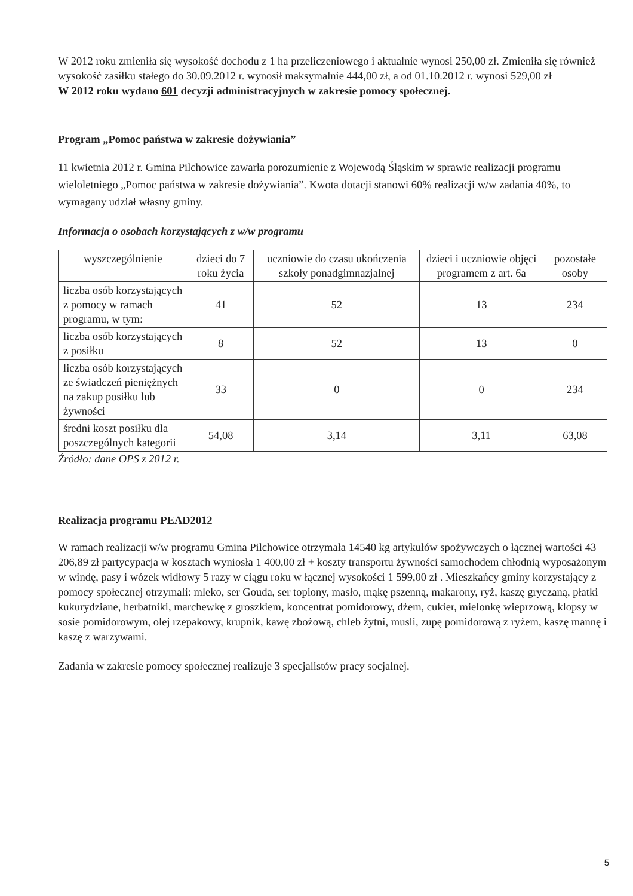W 2012 roku zmieniła się wysokość dochodu z 1 ha przeliczeniowego i aktualnie wynosi 250,00 zł. Zmieniła się również wysokość zasiłku stałego do 30.09.2012 r. wynosił maksymalnie 444,00 zł, a od 01.10.2012 r. wynosi 529,00 zł
W 2012 roku wydano 601 decyzji administracyjnych w zakresie pomocy społecznej.
Program „Pomoc państwa w zakresie dożywiania”
11 kwietnia 2012 r. Gmina Pilchowice zawarła porozumienie z Wojewodą Śląskim w sprawie realizacji programu wieloletniego „Pomoc państwa w zakresie dożywiania”. Kwota dotacji stanowi 60% realizacji w/w zadania 40%, to wymagany udział własny gminy.
Informacja o osobach korzystających z w/w programu
| wyszczególnienie | dzieci do 7 roku życia | uczniowie do czasu ukończenia szkoły ponadgimnazjalnej | dzieci i uczniowie objęci programem z art. 6a | pozostałe osoby |
| liczba osób korzystających z pomocy w ramach programu, w tym: | 41 | 52 | 13 | 234 |
| liczba osób korzystających z posiłku | 8 | 52 | 13 | 0 |
| liczba osób korzystających ze świadczeń pieniężnych na zakup posiłku lub żywności | 33 | 0 | 0 | 234 |
| średni koszt posiłku dla poszczególnych kategorii | 54,08 | 3,14 | 3,11 | 63,08 |
Źródło: dane OPS z 2012 r.
Realizacja programu PEAD2012
W ramach realizacji w/w programu Gmina Pilchowice otrzymała 14540 kg artykułów spożywczych o łącznej wartości 43 206,89 zł partycypacja w kosztach wyniosła 1 400,00 zł + koszty transportu żywności samochodem chłodnią wyposażonym w windę, pasy i wózek widłowy 5 razy w ciągu roku w łącznej wysokości 1 599,00 zł . Mieszkańcy gminy korzystający z pomocy społecznej otrzymali: mleko, ser Gouda, ser topiony, masło, mąkę pszenną, makarony, ryż, kaszę gryczaną, płatki kukurydziane, herbatniki, marchewkę z groszkiem, koncentrat pomidorowy, dżem, cukier, mielonkę wieprzową, klopsy w sosie pomidorowym, olej rzepakowy, krupnik, kawę zbożową, chleb żytni, musli, zupę pomidorową z ryżem, kaszę mannę i kaszę z warzywami.
Zadania w zakresie pomocy społecznej realizuje 3 specjalistów pracy socjalnej.
5